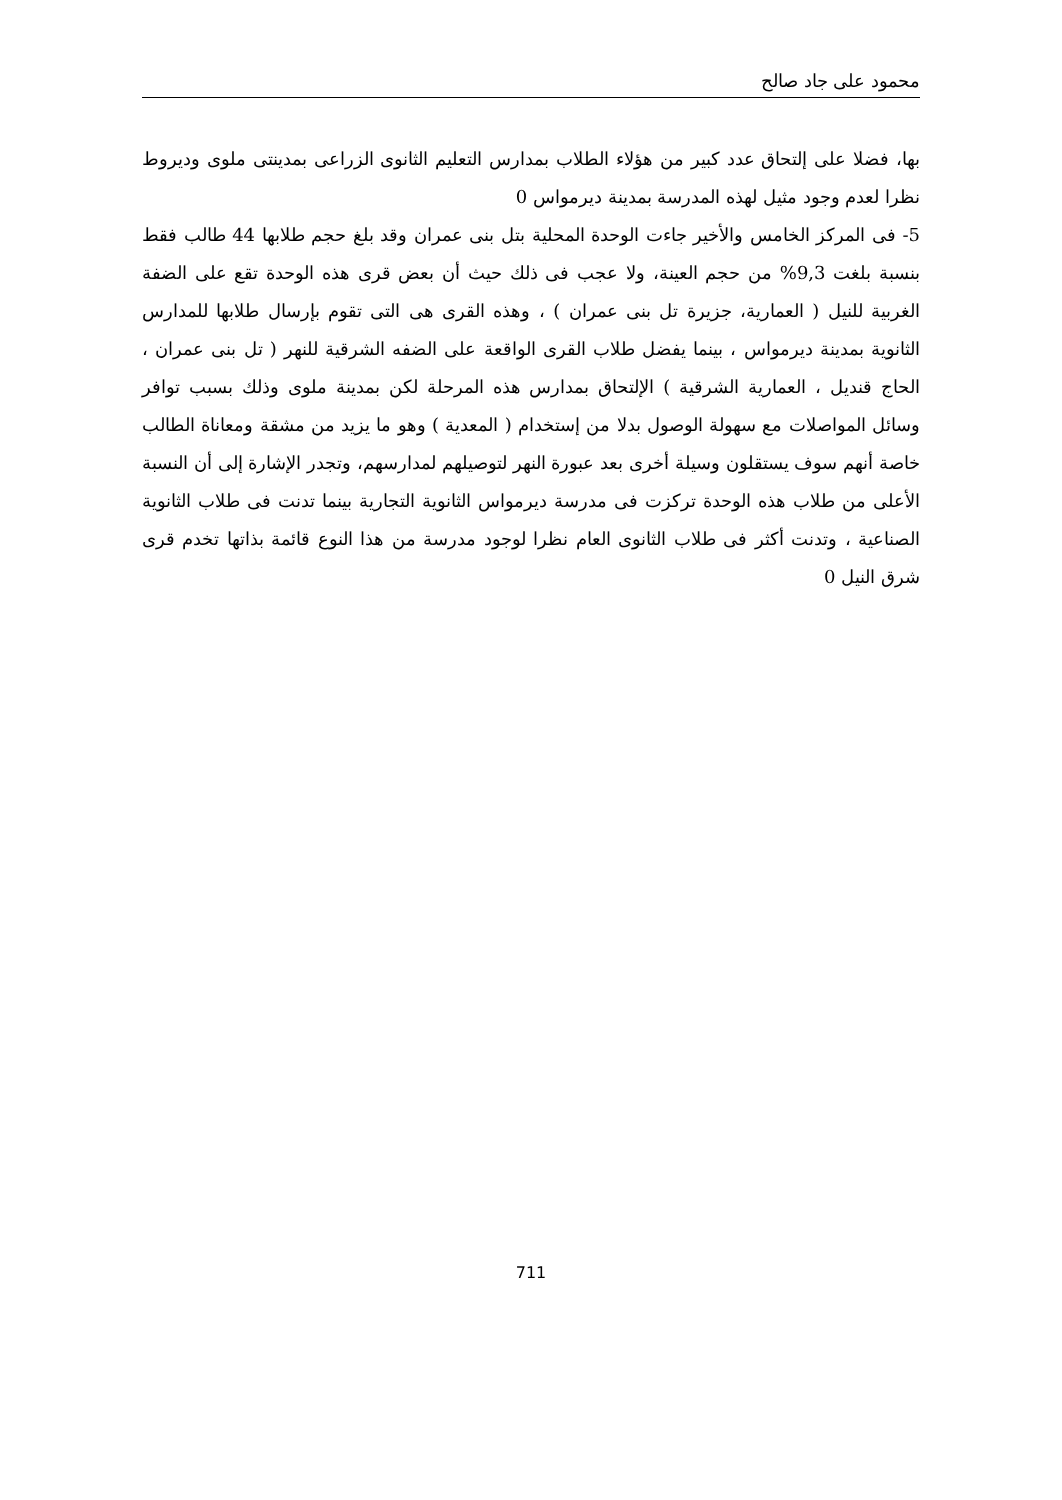محمود على جاد صالح
بها، فضلا على إلتحاق عدد كبير من هؤلاء الطلاب بمدارس التعليم الثانوى الزراعى بمدينتى ملوى وديروط نظرا لعدم وجود مثيل لهذه المدرسة بمدينة ديرمواس 0
5- فى المركز الخامس والأخير جاءت الوحدة المحلية بتل بنى عمران وقد بلغ حجم طلابها 44 طالب فقط بنسبة بلغت 9,3% من حجم العينة، ولا عجب فى ذلك حيث أن بعض قرى هذه الوحدة تقع على الضفة الغربية للنيل ( العمارية، جزيرة تل بنى عمران ) ، وهذه القرى هى التى تقوم بإرسال طلابها للمدارس الثانوية بمدينة ديرمواس ، بينما يفضل طلاب القرى الواقعة على الضفه الشرقية للنهر ( تل بنى عمران ، الحاج قنديل ، العمارية الشرقية ) الإلتحاق بمدارس هذه المرحلة لكن بمدينة ملوى وذلك بسبب توافر وسائل المواصلات مع سهولة الوصول بدلا من إستخدام ( المعدية ) وهو ما يزيد من مشقة ومعاناة الطالب خاصة أنهم سوف يستقلون وسيلة أخرى بعد عبورة النهر لتوصيلهم لمدارسهم، وتجدر الإشارة إلى أن النسبة الأعلى من طلاب هذه الوحدة تركزت فى مدرسة ديرمواس الثانوية التجارية بينما تدنت فى طلاب الثانوية الصناعية ، وتدنت أكثر فى طلاب الثانوى العام نظرا لوجود مدرسة من هذا النوع قائمة بذاتها تخدم قرى شرق النيل 0
711